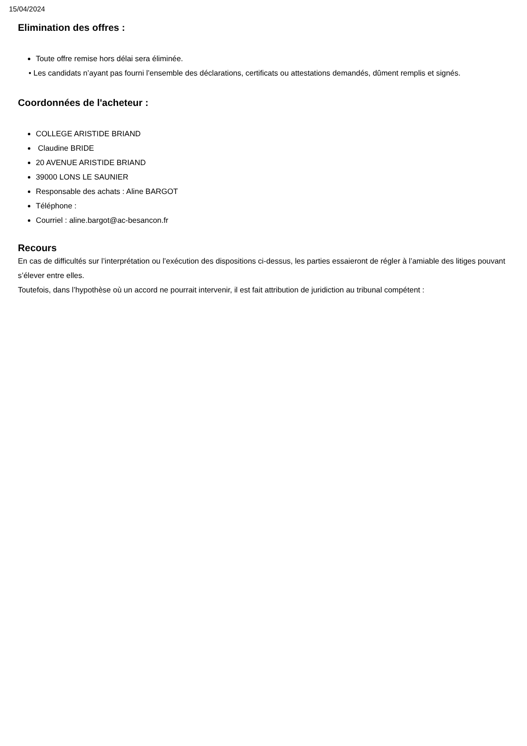15/04/2024
Elimination des offres :
Toute offre remise hors délai sera éliminée.
• Les candidats n’ayant pas fourni l’ensemble des déclarations, certificats ou attestations demandés, dûment remplis et signés.
Coordonnées de l'acheteur :
COLLEGE ARISTIDE BRIAND
Claudine BRIDE
20 AVENUE ARISTIDE BRIAND
39000 LONS LE SAUNIER
Responsable des achats : Aline BARGOT
Téléphone :
Courriel : aline.bargot@ac-besancon.fr
Recours
En cas de difficultés sur l’interprétation ou l’exécution des dispositions ci-dessus, les parties essaieront de régler à l’amiable des litiges pouvant s’élever entre elles.
Toutefois, dans l’hypothèse où un accord ne pourrait intervenir, il est fait attribution de juridiction au tribunal compétent :